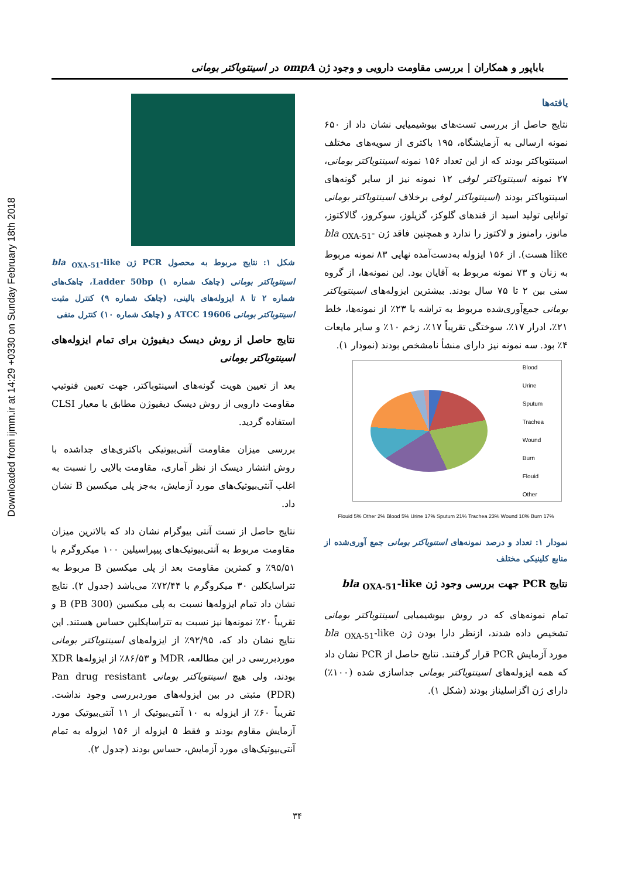Downloaded from ijmm.ir at 14:29 +0330 on Sunday February 18th 2018
باباپور و همکاران | بررسی مقاومت دارویی و وجود ژن ompA در اسینتوباکتر بومانی
یافته‌ها
نتایج حاصل از بررسی تست‌های بیوشیمیایی نشان داد از ۶۵۰ نمونه ارسالی به آزمایشگاه، ۱۹۵ باکتری از سویه‌های مختلف اسینتوباکتر بودند که از این تعداد ۱۵۶ نمونه اسینتوباکتر بومانی، ۲۷ نمونه اسینتوباکتر لوفی ۱۲ نمونه نیز از سایر گونه‌های اسینتوباکتر بودند (اسینتوباکتر لوفی برخلاف اسینتوباکتر بومانی توانایی تولید اسید از قندهای گلوکز، گزیلوز، سوکروز، گالاکتوز، مانوز، رامنوز و لاکتوز را ندارد و همچنین فاقد ژن bla <sub>OXA-51</sub>-like هست). از ۱۵۶ ایزوله به‌دست‌آمده نهایی ۸۳ نمونه مربوط به زنان و ۷۳ نمونه مربوط به آقایان بود. این نمونه‌ها، از گروه سنی بین ۲ تا ۷۵ سال بودند. بیشترین ایزوله‌های اسینتوباکتر بومانی جمع‌آوری‌شده مربوط به تراشه با ۲۳٪ از نمونه‌ها، خلط ۲۱٪، ادرار ۱۷٪، سوختگی تقریباً ۱۷٪، زخم ۱۰٪ و سایر مایعات ۴٪ بود. سه نمونه نیز دارای منشأ نامشخص بودند (نمودار ۱).
Blood
Urine
Sputum
Trachea
Wound
Burn
Flouid
Other
Flouid 5% Other 2% Blood 5% Urine 17% Sputum 21% Trachea 23% Wound 10% Burn 17%
نمودار ۱: تعداد و درصد نمونه‌های استنوباکتر بومانی جمع آوری‌شده از منابع کلینیکی مختلف
نتایج PCR جهت بررسی وجود ژن bla <sub>OXA-51</sub>-like
تمام نمونه‌های که در روش بیوشیمیایی اسینتوباکتر بومانی تشخیص داده شدند، ازنظر دارا بودن ژن bla <sub>OXA-51</sub>-like مورد آزمایش PCR قرار گرفتند. نتایج حاصل از PCR نشان داد که همه ایزوله‌های اسینتوباکتر بومانی جداسازی شده (۱۰۰٪) دارای ژن اگزاسلیناز بودند (شکل ۱).
شکل ۱: نتایج مربوط به محصول PCR ژن bla <sub>OXA-51</sub>-like اسینتوباکتر بومانی (چاهک شماره ۱) Ladder 50bp، چاهک‌های شماره ۲ تا ۸ ایزوله‌های بالینی، (چاهک شماره ۹) کنترل مثبت اسینتوباکتر بومانی ATCC 19606 و (چاهک شماره ۱۰) کنترل منفی
نتایج حاصل از روش دیسک دیفیوژن برای تمام ایزوله‌های اسینتوباکتر بومانی
بعد از تعیین هویت گونه‌های اسینتوباکتر، جهت تعیین فنوتیپ مقاومت دارویی از روش دیسک دیفیوژن مطابق با معیار CLSI استفاده گردید.
بررسی میزان مقاومت آنتی‌بیوتیکی باکتری‌های جداشده با روش انتشار دیسک از نظر آماری، مقاومت بالایی را نسبت به اغلب آنتی‌بیوتیک‌های مورد آزمایش، به‌جز پلی میکسین B نشان داد.
نتایج حاصل از تست آنتی بیوگرام نشان داد که بالاترین میزان مقاومت مربوط به آنتی‌بیوتیک‌های پیپراسیلین ۱۰۰ میکروگرم با ۹۵/۵۱٪ و کمترین مقاومت بعد از پلی میکسین B مربوط به تتراسایکلین ۳۰ میکروگرم با ۷۲/۴۴٪ می‌باشد (جدول ۲). نتایج نشان داد تمام ایزوله‌ها نسبت به پلی میکسین B (PB 300) و تقریباً ۲۰٪ نمونه‌ها نیز نسبت به تتراسایکلین حساس هستند. این نتایج نشان داد که، ۹۲/۹۵٪ از ایزوله‌های اسینتوباکتر بومانی موردبررسی در این مطالعه، MDR و ۸۶/۵۳٪ از ایزوله‌ها XDR بودند، ولی هیچ اسینتوباکتر بومانی Pan drug resistant (PDR) مثبتی در بین ایزوله‌های موردبررسی وجود نداشت. تقریباً ۶۰٪ از ایزوله به ۱۰ آنتی‌بیوتیک از ۱۱ آنتی‌بیوتیک مورد آزمایش مقاوم بودند و فقط ۵ ایزوله از ۱۵۶ ایزوله به تمام آنتی‌بیوتیک‌های مورد آزمایش، حساس بودند (جدول ۲).
۳۴